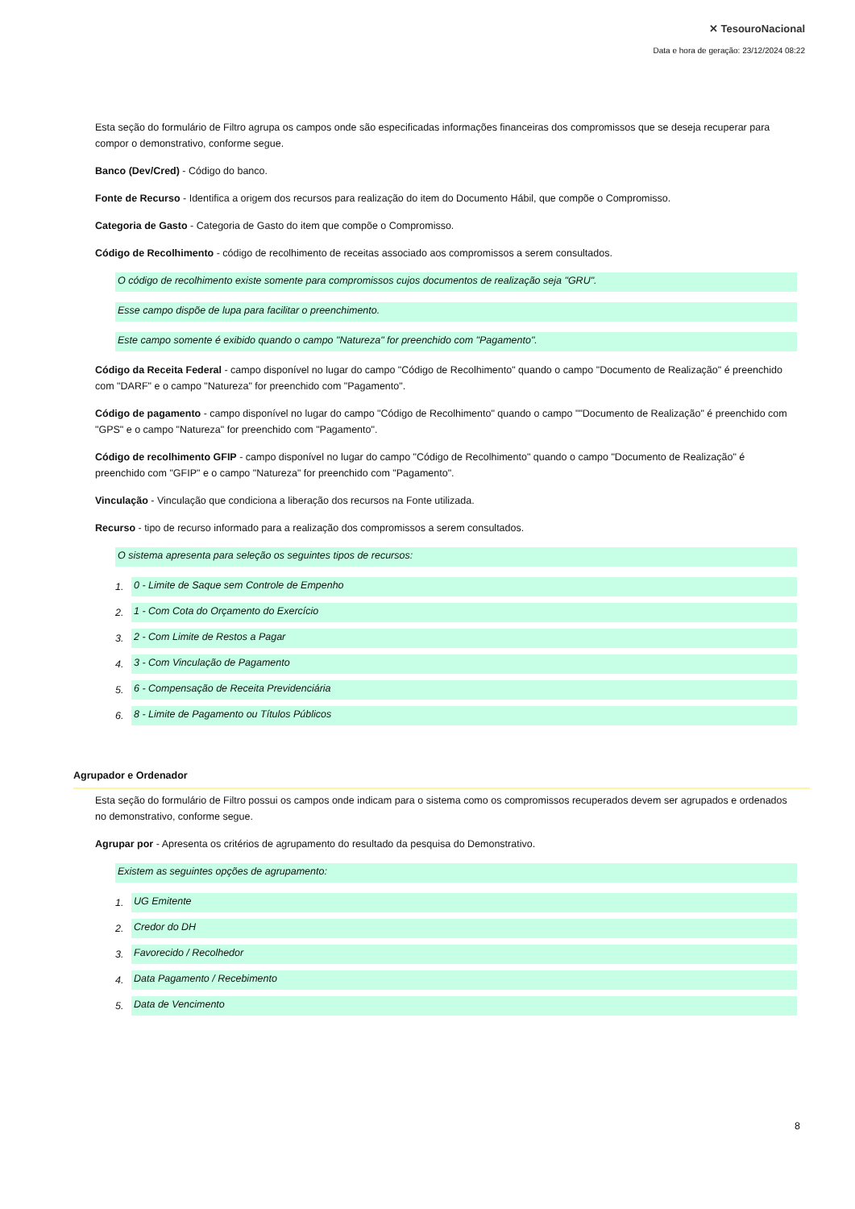✕ TesouroNacional
Data e hora de geração: 23/12/2024 08:22
Esta seção do formulário de Filtro agrupa os campos onde são especificadas informações financeiras dos compromissos que se deseja recuperar para compor o demonstrativo, conforme segue.
Banco (Dev/Cred) - Código do banco.
Fonte de Recurso - Identifica a origem dos recursos para realização do item do Documento Hábil, que compõe o Compromisso.
Categoria de Gasto - Categoria de Gasto do item que compõe o Compromisso.
Código de Recolhimento - código de recolhimento de receitas associado aos compromissos a serem consultados.
O código de recolhimento existe somente para compromissos cujos documentos de realização seja "GRU".
Esse campo dispõe de lupa para facilitar o preenchimento.
Este campo somente é exibido quando o campo "Natureza" for preenchido com "Pagamento".
Código da Receita Federal - campo disponível no lugar do campo "Código de Recolhimento" quando o campo "Documento de Realização" é preenchido com "DARF" e o campo "Natureza" for preenchido com "Pagamento".
Código de pagamento - campo disponível no lugar do campo "Código de Recolhimento" quando o campo ""Documento de Realização" é preenchido com "GPS" e o campo "Natureza" for preenchido com "Pagamento".
Código de recolhimento GFIP - campo disponível no lugar do campo "Código de Recolhimento" quando o campo "Documento de Realização" é preenchido com "GFIP" e o campo "Natureza" for preenchido com "Pagamento".
Vinculação - Vinculação que condiciona a liberação dos recursos na Fonte utilizada.
Recurso - tipo de recurso informado para a realização dos compromissos a serem consultados.
O sistema apresenta para seleção os seguintes tipos de recursos:
1. 0 - Limite de Saque sem Controle de Empenho
2. 1 - Com Cota do Orçamento do Exercício
3. 2 - Com Limite de Restos a Pagar
4. 3 - Com Vinculação de Pagamento
5. 6 - Compensação de Receita Previdenciária
6. 8 - Limite de Pagamento ou Títulos Públicos
Agrupador e Ordenador
Esta seção do formulário de Filtro possui os campos onde indicam para o sistema como os compromissos recuperados devem ser agrupados e ordenados no demonstrativo, conforme segue.
Agrupar por - Apresenta os critérios de agrupamento do resultado da pesquisa do Demonstrativo.
Existem as seguintes opções de agrupamento:
1. UG Emitente
2. Credor do DH
3. Favorecido / Recolhedor
4. Data Pagamento / Recebimento
5. Data de Vencimento
8